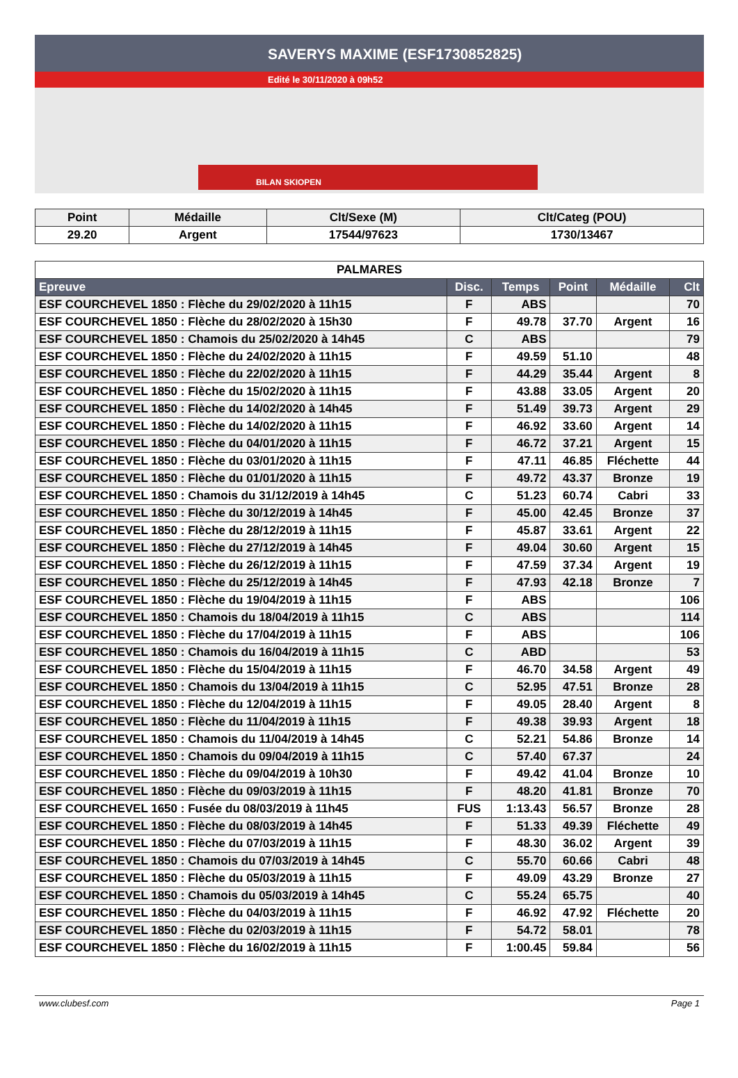SAVERYS MAXIME (ESF1730852825)
Edité le 30/11/2020 à 09h52
BILAN SKIOPEN
| Point | Médaille | Clt/Sexe (M) | Clt/Categ (POU) |
| --- | --- | --- | --- |
| 29.20 | Argent | 17544/97623 | 1730/13467 |
| PALMARES | | | | | |
| --- | --- | --- | --- | --- | --- |
| Epreuve | Disc. | Temps | Point | Médaille | Clt |
| ESF COURCHEVEL 1850 : Flèche du 29/02/2020 à 11h15 | F | ABS | | | 70 |
| ESF COURCHEVEL 1850 : Flèche du 28/02/2020 à 15h30 | F | 49.78 | 37.70 | Argent | 16 |
| ESF COURCHEVEL 1850 : Chamois du 25/02/2020 à 14h45 | C | ABS | | | 79 |
| ESF COURCHEVEL 1850 : Flèche du 24/02/2020 à 11h15 | F | 49.59 | 51.10 | | 48 |
| ESF COURCHEVEL 1850 : Flèche du 22/02/2020 à 11h15 | F | 44.29 | 35.44 | Argent | 8 |
| ESF COURCHEVEL 1850 : Flèche du 15/02/2020 à 11h15 | F | 43.88 | 33.05 | Argent | 20 |
| ESF COURCHEVEL 1850 : Flèche du 14/02/2020 à 14h45 | F | 51.49 | 39.73 | Argent | 29 |
| ESF COURCHEVEL 1850 : Flèche du 14/02/2020 à 11h15 | F | 46.92 | 33.60 | Argent | 14 |
| ESF COURCHEVEL 1850 : Flèche du 04/01/2020 à 11h15 | F | 46.72 | 37.21 | Argent | 15 |
| ESF COURCHEVEL 1850 : Flèche du 03/01/2020 à 11h15 | F | 47.11 | 46.85 | Fléchette | 44 |
| ESF COURCHEVEL 1850 : Flèche du 01/01/2020 à 11h15 | F | 49.72 | 43.37 | Bronze | 19 |
| ESF COURCHEVEL 1850 : Chamois du 31/12/2019 à 14h45 | C | 51.23 | 60.74 | Cabri | 33 |
| ESF COURCHEVEL 1850 : Flèche du 30/12/2019 à 14h45 | F | 45.00 | 42.45 | Bronze | 37 |
| ESF COURCHEVEL 1850 : Flèche du 28/12/2019 à 11h15 | F | 45.87 | 33.61 | Argent | 22 |
| ESF COURCHEVEL 1850 : Flèche du 27/12/2019 à 14h45 | F | 49.04 | 30.60 | Argent | 15 |
| ESF COURCHEVEL 1850 : Flèche du 26/12/2019 à 11h15 | F | 47.59 | 37.34 | Argent | 19 |
| ESF COURCHEVEL 1850 : Flèche du 25/12/2019 à 14h45 | F | 47.93 | 42.18 | Bronze | 7 |
| ESF COURCHEVEL 1850 : Flèche du 19/04/2019 à 11h15 | F | ABS | | | 106 |
| ESF COURCHEVEL 1850 : Chamois du 18/04/2019 à 11h15 | C | ABS | | | 114 |
| ESF COURCHEVEL 1850 : Flèche du 17/04/2019 à 11h15 | F | ABS | | | 106 |
| ESF COURCHEVEL 1850 : Chamois du 16/04/2019 à 11h15 | C | ABD | | | 53 |
| ESF COURCHEVEL 1850 : Flèche du 15/04/2019 à 11h15 | F | 46.70 | 34.58 | Argent | 49 |
| ESF COURCHEVEL 1850 : Chamois du 13/04/2019 à 11h15 | C | 52.95 | 47.51 | Bronze | 28 |
| ESF COURCHEVEL 1850 : Flèche du 12/04/2019 à 11h15 | F | 49.05 | 28.40 | Argent | 8 |
| ESF COURCHEVEL 1850 : Flèche du 11/04/2019 à 11h15 | F | 49.38 | 39.93 | Argent | 18 |
| ESF COURCHEVEL 1850 : Chamois du 11/04/2019 à 14h45 | C | 52.21 | 54.86 | Bronze | 14 |
| ESF COURCHEVEL 1850 : Chamois du 09/04/2019 à 11h15 | C | 57.40 | 67.37 | | 24 |
| ESF COURCHEVEL 1850 : Flèche du 09/04/2019 à 10h30 | F | 49.42 | 41.04 | Bronze | 10 |
| ESF COURCHEVEL 1850 : Flèche du 09/03/2019 à 11h15 | F | 48.20 | 41.81 | Bronze | 70 |
| ESF COURCHEVEL 1650 : Fusée du 08/03/2019 à 11h45 | FUS | 1:13.43 | 56.57 | Bronze | 28 |
| ESF COURCHEVEL 1850 : Flèche du 08/03/2019 à 14h45 | F | 51.33 | 49.39 | Fléchette | 49 |
| ESF COURCHEVEL 1850 : Flèche du 07/03/2019 à 11h15 | F | 48.30 | 36.02 | Argent | 39 |
| ESF COURCHEVEL 1850 : Chamois du 07/03/2019 à 14h45 | C | 55.70 | 60.66 | Cabri | 48 |
| ESF COURCHEVEL 1850 : Flèche du 05/03/2019 à 11h15 | F | 49.09 | 43.29 | Bronze | 27 |
| ESF COURCHEVEL 1850 : Chamois du 05/03/2019 à 14h45 | C | 55.24 | 65.75 | | 40 |
| ESF COURCHEVEL 1850 : Flèche du 04/03/2019 à 11h15 | F | 46.92 | 47.92 | Fléchette | 20 |
| ESF COURCHEVEL 1850 : Flèche du 02/03/2019 à 11h15 | F | 54.72 | 58.01 | | 78 |
| ESF COURCHEVEL 1850 : Flèche du 16/02/2019 à 11h15 | F | 1:00.45 | 59.84 | | 56 |
www.clubesf.com Page 1